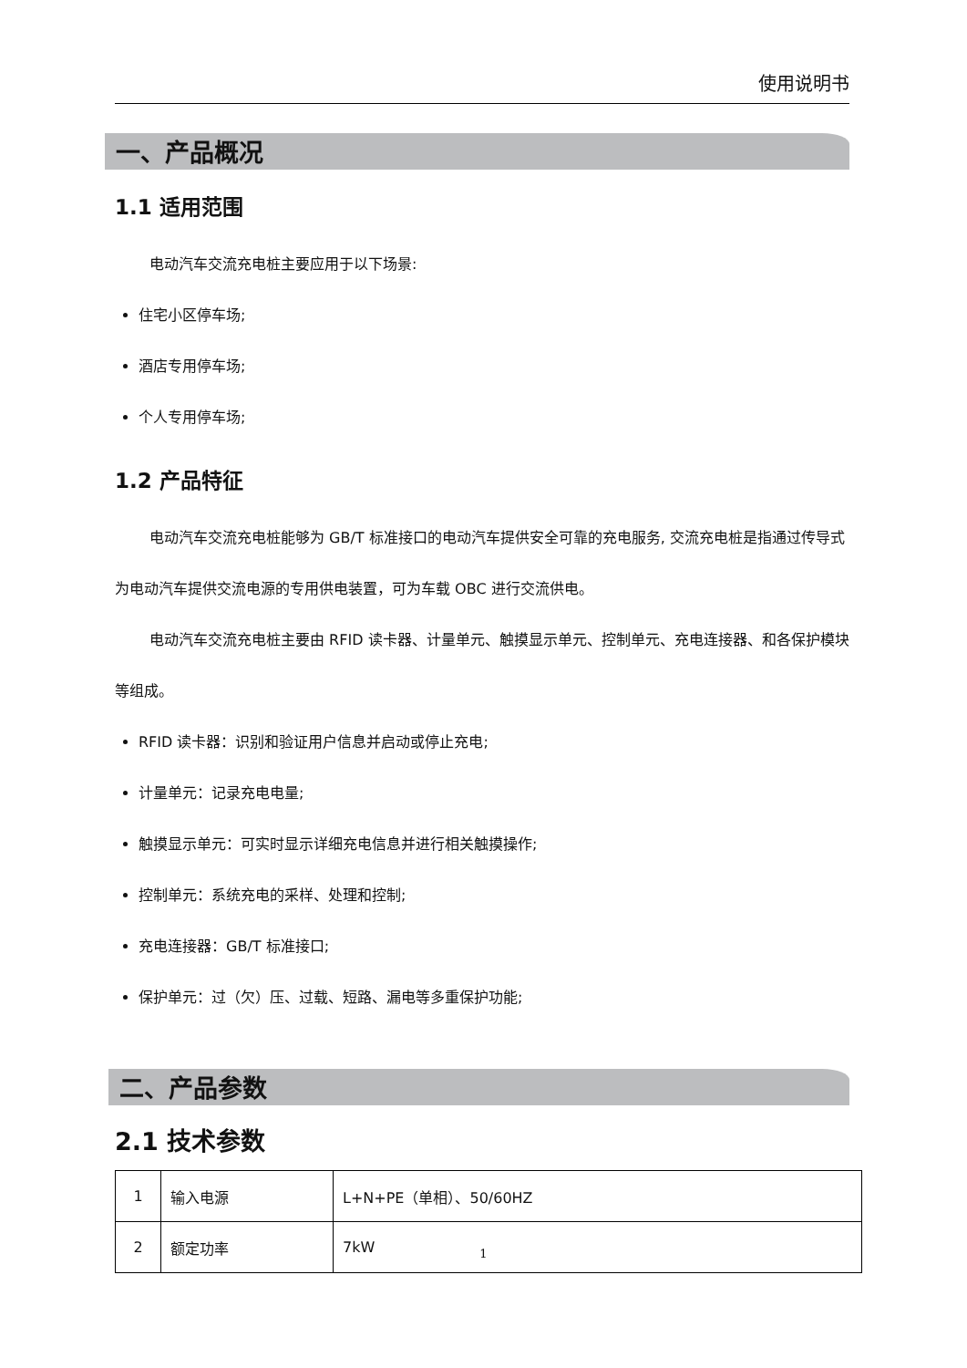使用说明书
一、产品概况
1.1 适用范围
电动汽车交流充电桩主要应用于以下场景:
住宅小区停车场;
酒店专用停车场;
个人专用停车场;
1.2 产品特征
电动汽车交流充电桩能够为 GB/T 标准接口的电动汽车提供安全可靠的充电服务, 交流充电桩是指通过传导式为电动汽车提供交流电源的专用供电装置，可为车载 OBC 进行交流供电。
电动汽车交流充电桩主要由 RFID 读卡器、计量单元、触摸显示单元、控制单元、充电连接器、和各保护模块等组成。
RFID 读卡器：识别和验证用户信息并启动或停止充电;
计量单元：记录充电电量;
触摸显示单元：可实时显示详细充电信息并进行相关触摸操作;
控制单元：系统充电的采样、处理和控制;
充电连接器：GB/T 标准接口;
保护单元：过（欠）压、过载、短路、漏电等多重保护功能;
二、产品参数
2.1 技术参数
| 1 | 输入电源 | L+N+PE（单相）、50/60HZ |
| 2 | 额定功率 | 7kW |
1